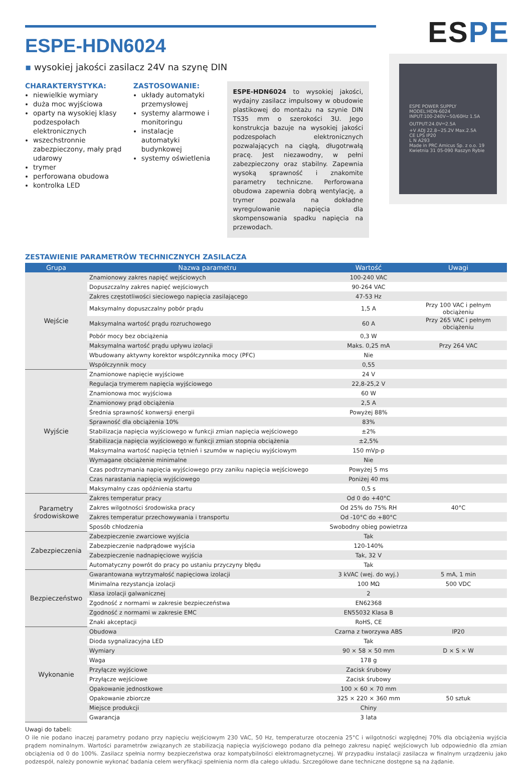ESPE
ESPE-HDN6024
▪ wysokiej jakości zasilacz 24V na szynę DIN
CHARAKTERYSTYKA:
niewielkie wymiary
duża moc wyjściowa
oparty na wysokiej klasy podzespołach elektronicznych
wszechstronnie zabezpieczony, mały prąd udarowy
trymer
perforowana obudowa
kontrolka LED
ZASTOSOWANIE:
układy automatyki przemysłowej
systemy alarmowe i monitoringu
instalacje automatyki budynkowej
systemy oświetlenia
ESPE-HDN6024 to wysokiej jakości, wydajny zasilacz impulsowy w obudowie plastikowej do montażu na szynie DIN TS35 mm o szerokości 3U. Jego konstrukcja bazuje na wysokiej jakości podzespołach elektronicznych pozwalających na ciągłą, długotrwałą pracę. Jest niezawodny, w pełni zabezpieczony oraz stabilny. Zapewnia wysoką sprawność i znakomite parametry techniczne. Perforowana obudowa zapewnia dobrą wentylację, a trymer pozwala na dokładne wyregulowanie napięcia dla skompensowania spadku napięcia na przewodach.
ESPE POWER SUPPLY
MODEL:HDN-6024
INPUT:100-240V~50/60Hz 1.5A
OUTPUT:24.0V⎓2.5A
+V ADJ 22.8~25.2V Max.2.5A
CE LPS IP20
L N A293
Made in PRC Amicus Sp. z o.o. 19 Kwietnia 31 05-090 Raszyn Rybie
ZESTAWIENIE PARAMETRÓW TECHNICZNYCH ZASILACZA
| Grupa | Nazwa parametru | Wartość | Uwagi |
| --- | --- | --- | --- |
| Wejście | Znamionowy zakres napięć wejściowych | 100-240 VAC | |
| | Dopuszczalny zakres napięć wejściowych | 90-264 VAC | |
| | Zakres częstotliwości sieciowego napięcia zasilającego | 47-53 Hz | |
| | Maksymalny dopuszczalny pobór prądu | 1,5 A | Przy 100 VAC i pełnym obciążeniu |
| | Maksymalna wartość prądu rozruchowego | 60 A | Przy 265 VAC i pełnym obciążeniu |
| | Pobór mocy bez obciążenia | 0,3 W | |
| | Maksymalna wartość prądu upływu izolacji | Maks. 0,25 mA | Przy 264 VAC |
| | Wbudowany aktywny korektor współczynnika mocy (PFC) | Nie | |
| | Współczynnik mocy | 0,55 | |
| Wyjście | Znamionowe napięcie wyjściowe | 24 V | |
| | Regulacja trymerem napięcia wyjściowego | 22,8-25,2 V | |
| | Znamionowa moc wyjściowa | 60 W | |
| | Znamionowy prąd obciążenia | 2,5 A | |
| | Średnia sprawność konwersji energii | Powyżej 88% | |
| | Sprawność dla obciążenia 10% | 83% | |
| | Stabilizacja napięcia wyjściowego w funkcji zmian napięcia wejściowego | ±2% | |
| | Stabilizacja napięcia wyjściowego w funkcji zmian stopnia obciążenia | ±2,5% | |
| | Maksymalna wartość napięcia tętnień i szumów w napięciu wyjściowym | 150 mVp-p | |
| | Wymagane obciążenie minimalne | Nie | |
| | Czas podtrzymania napięcia wyjściowego przy zaniku napięcia wejściowego | Powyżej 5 ms | |
| | Czas narastania napięcia wyjściowego | Poniżej 40 ms | |
| | Maksymalny czas opóźnienia startu | 0,5 s | |
| Parametry środowiskowe | Zakres temperatur pracy | Od 0 do +40°C | |
| | Zakres wilgotności środowiska pracy | Od 25% do 75% RH | 40°C |
| | Zakres temperatur przechowywania i transportu | Od -10°C do +80°C | |
| | Sposób chłodzenia | Swobodny obieg powietrza | |
| Zabezpieczenia | Zabezpieczenie zwarciowe wyjścia | Tak | |
| | Zabezpieczenie nadprądowe wyjścia | 120-140% | |
| | Zabezpieczenie nadnapięciowe wyjścia | Tak, 32 V | |
| | Automatyczny powrót do pracy po ustaniu przyczyny błędu | Tak | |
| Bezpieczeństwo | Gwarantowana wytrzymałość napięciowa izolacji | 3 kVAC (wej. do wyj.) | 5 mA, 1 min |
| | Minimalna rezystancja izolacji | 100 MΩ | 500 VDC |
| | Klasa izolacji galwanicznej | 2 | |
| | Zgodność z normami w zakresie bezpieczeństwa | EN62368 | |
| | Zgodność z normami w zakresie EMC | EN55032 Klasa B | |
| | Znaki akceptacji | RoHS, CE | |
| Wykonanie | Obudowa | Czarna z tworzywa ABS | IP20 |
| | Dioda sygnalizacyjna LED | Tak | |
| | Wymiary | 90 × 58 × 50 mm | D × S × W |
| | Waga | 178 g | |
| | Przyłącze wyjściowe | Zacisk śrubowy | |
| | Przyłącze wejściowe | Zacisk śrubowy | |
| | Opakowanie jednostkowe | 100 × 60 × 70 mm | |
| | Opakowanie zbiorcze | 325 × 220 × 360 mm | 50 sztuk |
| | Miejsce produkcji | Chiny | |
| | Gwarancja | 3 lata | |
Uwagi do tabeli:
O ile nie podano inaczej parametry podano przy napięciu wejściowym 230 VAC, 50 Hz, temperaturze otoczenia 25°C i wilgotności względnej 70% dla obciążenia wyjścia prądem nominalnym. Wartości parametrów związanych ze stabilizacją napięcia wyjściowego podano dla pełnego zakresu napięć wejściowych lub odpowiednio dla zmian obciążenia od 0 do 100%. Zasilacz spełnia normy bezpieczeństwa oraz kompatybilności elektromagnetycznej. W przypadku instalacji zasilacza w finalnym urządzeniu jako podzespół, należy ponownie wykonać badania celem weryfikacji spełnienia norm dla całego układu. Szczegółowe dane techniczne dostępne są na żądanie.